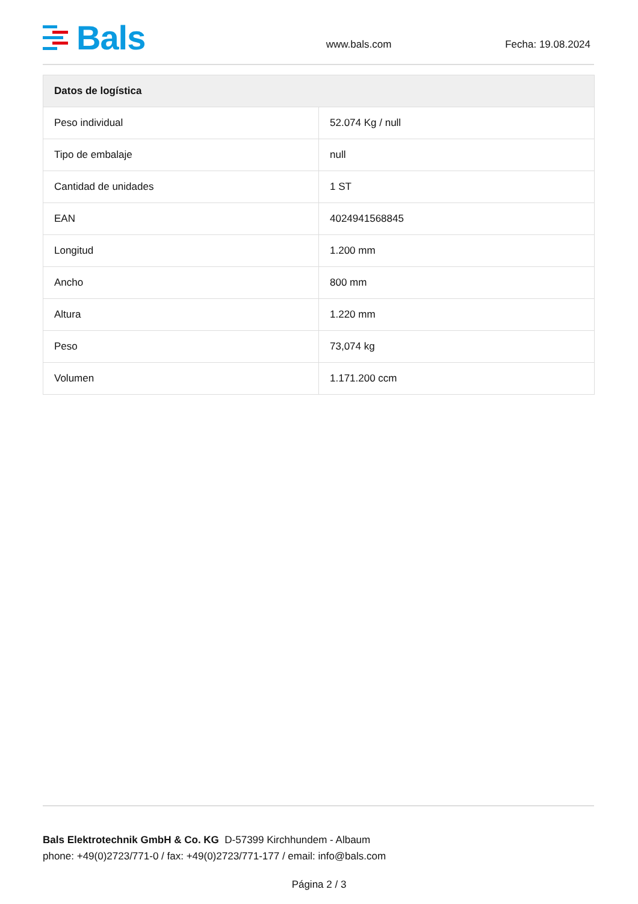Bals
www.bals.com Fecha: 19.08.2024
| Datos de logística | |
| --- | --- |
| Peso individual | 52.074 Kg / null |
| Tipo de embalaje | null |
| Cantidad de unidades | 1 ST |
| EAN | 4024941568845 |
| Longitud | 1.200 mm |
| Ancho | 800 mm |
| Altura | 1.220 mm |
| Peso | 73,074 kg |
| Volumen | 1.171.200 ccm |
Bals Elektrotechnik GmbH & Co. KG D-57399 Kirchhundem - Albaum
phone: +49(0)2723/771-0 / fax: +49(0)2723/771-177 / email: info@bals.com
Página 2 / 3